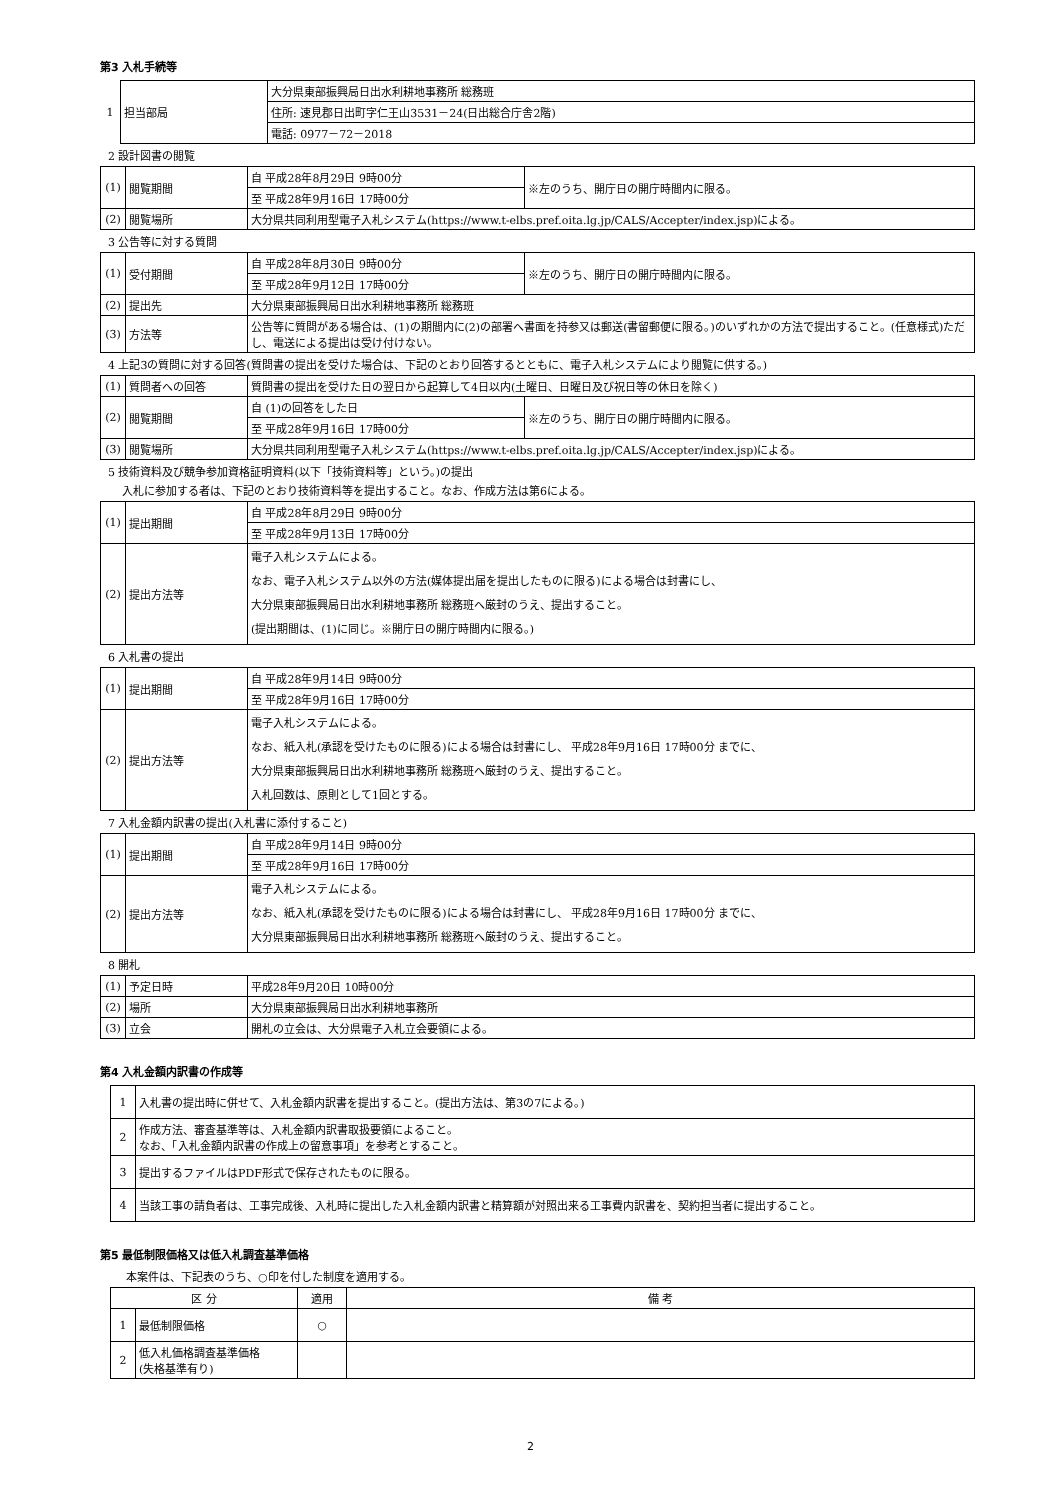第3 入札手続等
| 1 | 担当部局 | 大分県東部振興局日出水利耕地事務所 総務班 |
| | | 住所: 速見郡日出町字仁王山3531－24(日出総合庁舎2階) |
| | | 電話: 0977－72－2018 |
2 設計図書の閲覧
| (1) | 閲覧期間 | 自 平成28年8月29日 9時00分 | ※左のうち、開庁日の開庁時間内に限る。 |
| | | 至 平成28年9月16日 17時00分 | |
| (2) | 閲覧場所 | 大分県共同利用型電子入札システム(https://www.t-elbs.pref.oita.lg.jp/CALS/Accepter/index.jsp)による。 | |
3 公告等に対する質問
| (1) | 受付期間 | 自 平成28年8月30日 9時00分 | ※左のうち、開庁日の開庁時間内に限る。 |
| | | 至 平成28年9月12日 17時00分 | |
| (2) | 提出先 | 大分県東部振興局日出水利耕地事務所 総務班 | |
| (3) | 方法等 | 公告等に質問がある場合は、(1)の期間内に(2)の部署へ書面を持参又は郵送(書留郵便に限る。)のいずれかの方法で提出すること。(任意様式)ただし、電送による提出は受け付けない。 | |
4 上記3の質問に対する回答(質問書の提出を受けた場合は、下記のとおり回答するとともに、電子入札システムにより閲覧に供する。)
| (1) | 質問者への回答 | 質問書の提出を受けた日の翌日から起算して4日以内(土曜日、日曜日及び祝日等の休日を除く) | |
| (2) | 閲覧期間 | 自 (1)の回答をした日 | ※左のうち、開庁日の開庁時間内に限る。 |
| | | 至 平成28年9月16日 17時00分 | |
| (3) | 閲覧場所 | 大分県共同利用型電子入札システム(https://www.t-elbs.pref.oita.lg.jp/CALS/Accepter/index.jsp)による。 | |
5 技術資料及び競争参加資格証明資料(以下「技術資料等」という。)の提出
入札に参加する者は、下記のとおり技術資料等を提出すること。なお、作成方法は第6による。
| (1) | 提出期間 | 自 平成28年8月29日 9時00分 |
| | | 至 平成28年9月13日 17時00分 |
| (2) | 提出方法等 | 電子入札システムによる。 なお、電子入札システム以外の方法(媒体提出届を提出したものに限る)による場合は封書にし、 大分県東部振興局日出水利耕地事務所 総務班へ厳封のうえ、提出すること。 (提出期間は、(1)に同じ。※開庁日の開庁時間内に限る。) |
6 入札書の提出
| (1) | 提出期間 | 自 平成28年9月14日 9時00分 |
| | | 至 平成28年9月16日 17時00分 |
| (2) | 提出方法等 | 電子入札システムによる。 なお、紙入札(承認を受けたものに限る)による場合は封書にし、 平成28年9月16日 17時00分 までに、 大分県東部振興局日出水利耕地事務所 総務班へ厳封のうえ、提出すること。 入札回数は、原則として1回とする。 |
7 入札金額内訳書の提出(入札書に添付すること)
| (1) | 提出期間 | 自 平成28年9月14日 9時00分 |
| | | 至 平成28年9月16日 17時00分 |
| (2) | 提出方法等 | 電子入札システムによる。 なお、紙入札(承認を受けたものに限る)による場合は封書にし、 平成28年9月16日 17時00分 までに、 大分県東部振興局日出水利耕地事務所 総務班へ厳封のうえ、提出すること。 |
8 開札
| (1) | 予定日時 | 平成28年9月20日 10時00分 |
| (2) | 場所 | 大分県東部振興局日出水利耕地事務所 |
| (3) | 立会 | 開札の立会は、大分県電子入札立会要領による。 |
第4 入札金額内訳書の作成等
| 1 | 入札書の提出時に併せて、入札金額内訳書を提出すること。(提出方法は、第3の7による。) |
| 2 | 作成方法、審査基準等は、入札金額内訳書取扱要領によること。 なお、「入札金額内訳書の作成上の留意事項」を参考とすること。 |
| 3 | 提出するファイルはPDF形式で保存されたものに限る。 |
| 4 | 当該工事の請負者は、工事完成後、入札時に提出した入札金額内訳書と精算額が対照出来る工事費内訳書を、契約担当者に提出すること。 |
第5 最低制限価格又は低入札調査基準価格
本案件は、下記表のうち、○印を付した制度を適用する。
| 区 分 | | 適用 | 備 考 |
| --- | --- | --- | --- |
| 1 | 最低制限価格 | ○ | |
| 2 | 低入札価格調査基準価格 (失格基準有り) | | |
2